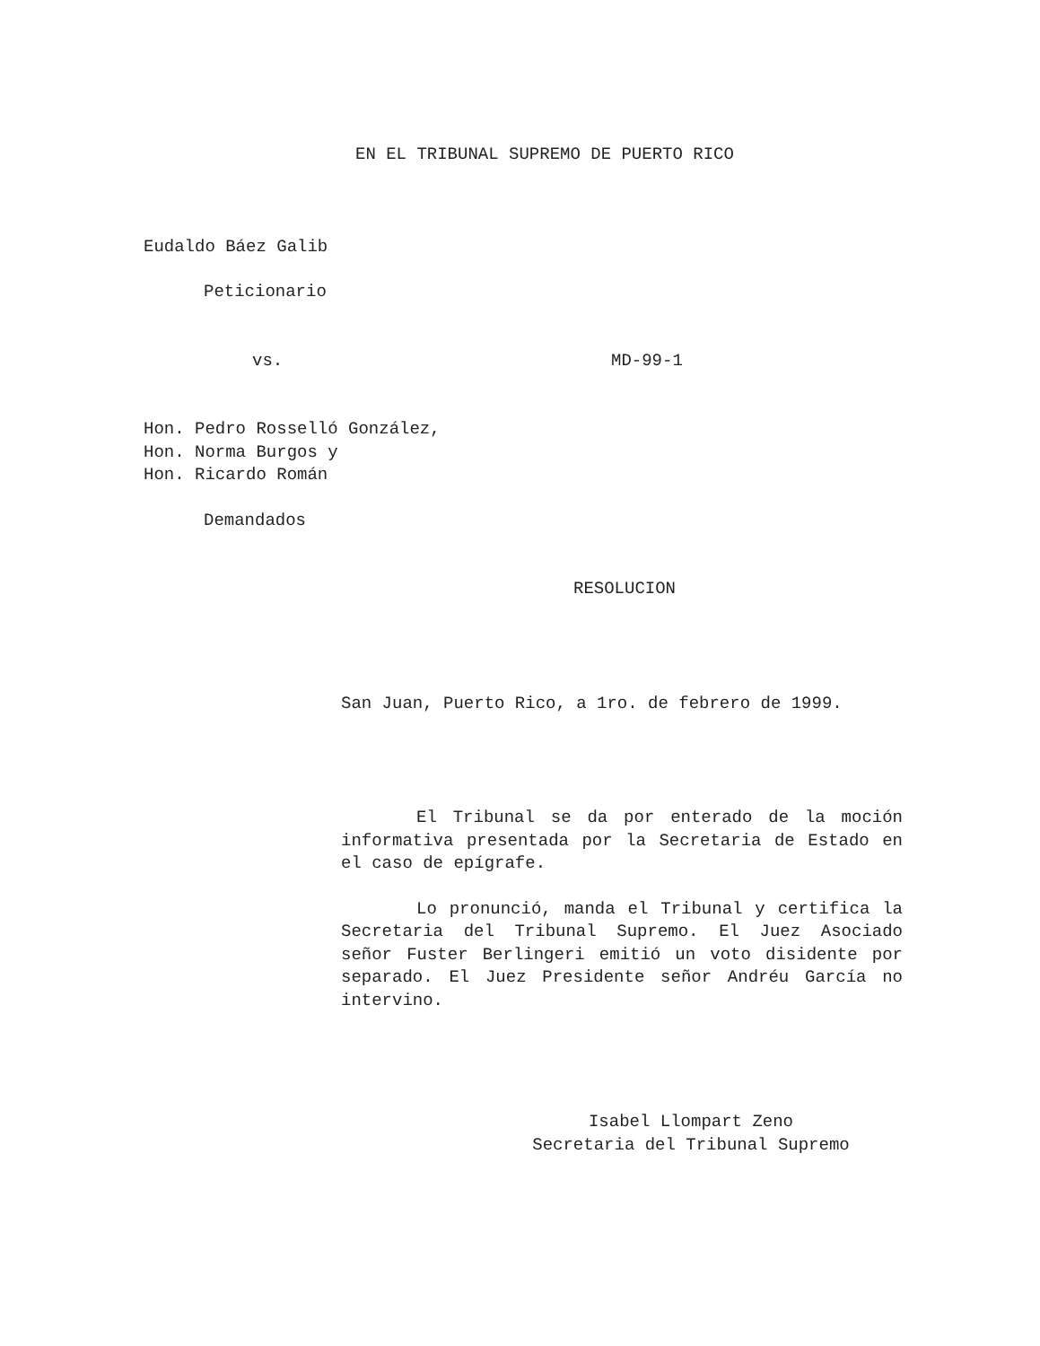EN EL TRIBUNAL SUPREMO DE PUERTO RICO
Eudaldo Báez Galib
Peticionario
vs. MD-99-1
Hon. Pedro Rosselló González,
Hon. Norma Burgos y
Hon. Ricardo Román
Demandados
RESOLUCION
San Juan, Puerto Rico, a 1ro. de febrero de 1999.
El Tribunal se da por enterado de la moción informativa presentada por la Secretaria de Estado en el caso de epígrafe.
Lo pronunció, manda el Tribunal y certifica la Secretaria del Tribunal Supremo. El Juez Asociado señor Fuster Berlingeri emitió un voto disidente por separado. El Juez Presidente señor Andréu García no intervino.
Isabel Llompart Zeno
Secretaria del Tribunal Supremo